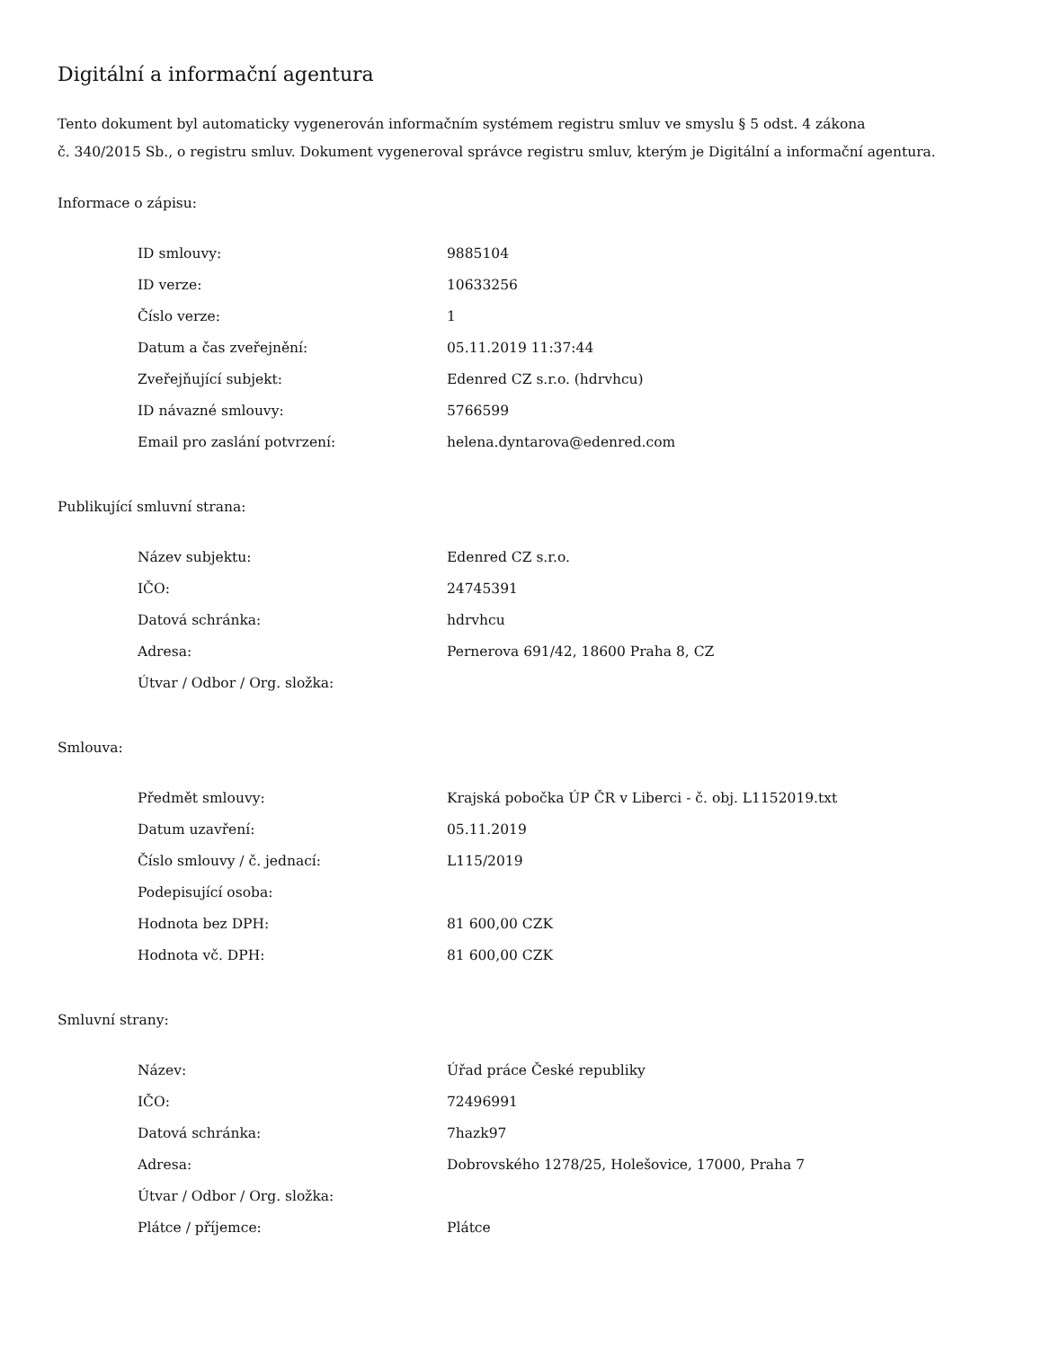Digitální a informační agentura
Tento dokument byl automaticky vygenerován informačním systémem registru smluv ve smyslu § 5 odst. 4 zákona
č. 340/2015 Sb., o registru smluv. Dokument vygeneroval správce registru smluv, kterým je Digitální a informační agentura.
Informace o zápisu:
| ID smlouvy: | 9885104 |
| ID verze: | 10633256 |
| Číslo verze: | 1 |
| Datum a čas zveřejnění: | 05.11.2019 11:37:44 |
| Zveřejňující subjekt: | Edenred CZ s.r.o. (hdrvhcu) |
| ID návazné smlouvy: | 5766599 |
| Email pro zaslání potvrzení: | helena.dyntarova@edenred.com |
Publikující smluvní strana:
| Název subjektu: | Edenred CZ s.r.o. |
| IČO: | 24745391 |
| Datová schránka: | hdrvhcu |
| Adresa: | Pernerova 691/42, 18600 Praha 8, CZ |
| Útvar / Odbor / Org. složka: | |
Smlouva:
| Předmět smlouvy: | Krajská pobočka ÚP ČR v Liberci - č. obj. L1152019.txt |
| Datum uzavření: | 05.11.2019 |
| Číslo smlouvy / č. jednací: | L115/2019 |
| Podepisující osoba: | |
| Hodnota bez DPH: | 81 600,00 CZK |
| Hodnota vč. DPH: | 81 600,00 CZK |
Smluvní strany:
| Název: | Úřad práce České republiky |
| IČO: | 72496991 |
| Datová schránka: | 7hazk97 |
| Adresa: | Dobrovského 1278/25, Holešovice, 17000, Praha 7 |
| Útvar / Odbor / Org. složka: | |
| Plátce / příjemce: | Plátce |